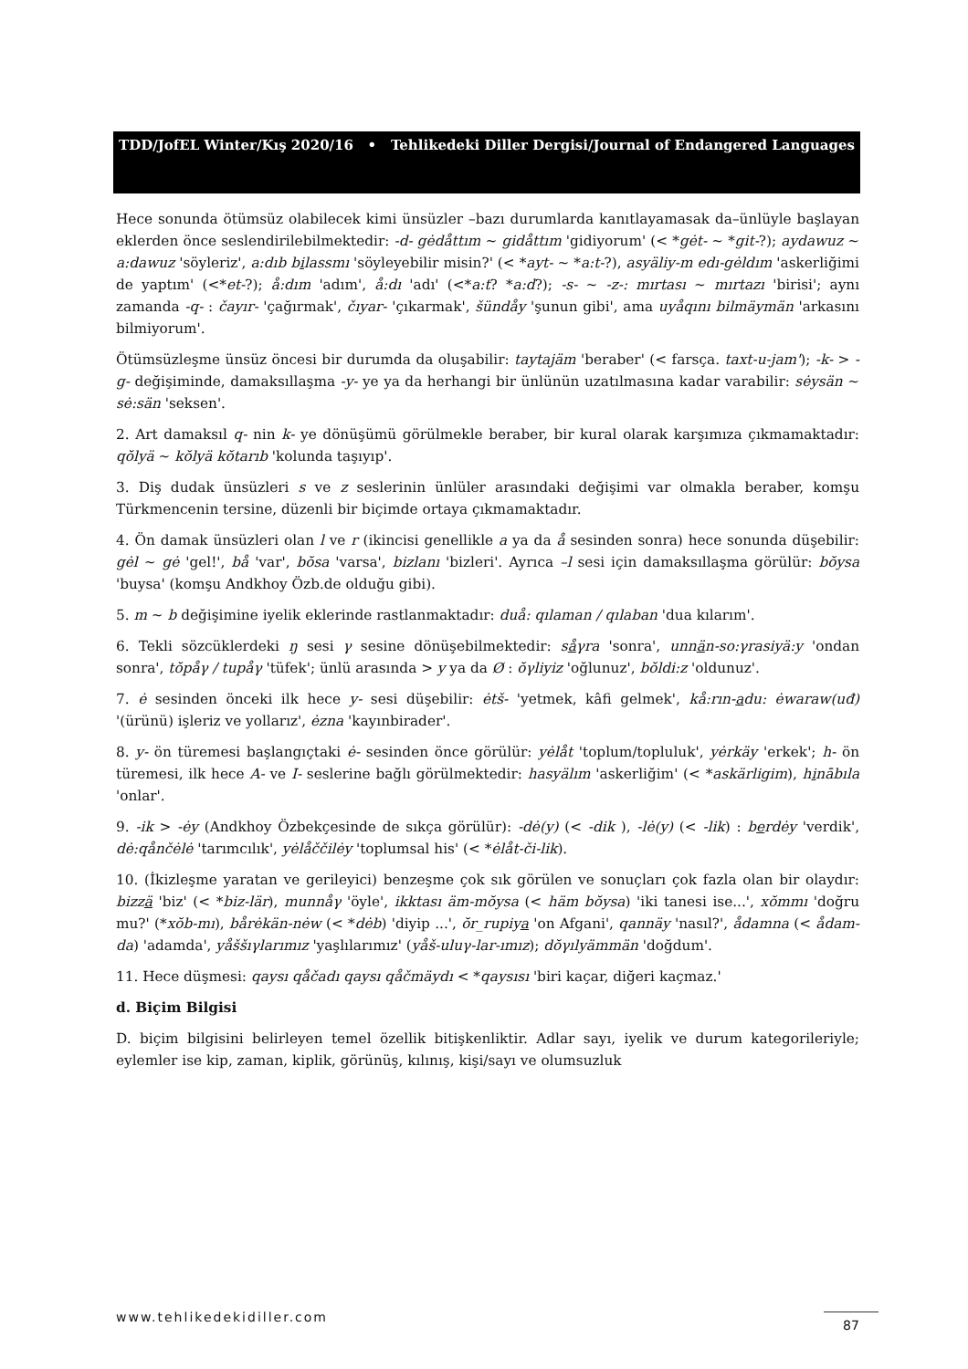TDD/JofEL Winter/Kış 2020/16 • Tehlikedeki Diller Dergisi/Journal of Endangered Languages
Hece sonunda ötümsüz olabilecek kimi ünsüzler –bazı durumlarda kanıtlayamasak da–ünlüyle başlayan eklerden önce seslendirilebilmektedir: -d- gėdåttım ~ gidåttım 'gidiyorum' (< *gėt- ~ *git-?); aydawuz ~ a:dawuz 'söyleriz', a:dıb bilassmı 'söyleyebilir misin?' (< *ayt- ~ *a:t-?), asyäliy-m edı-gėldım 'askerliğimi de yaptım' (<*et-?); å:dım 'adım', å:dı 'adı' (<*a:t? *a:d?); -s- ~ -z-: mırtası ~ mırtazı 'birisi'; aynı zamanda -q- : čayır- 'çağırmak', čıyar- 'çıkarmak', šündåy 'şunun gibi', ama uyåqını bilmäymän 'arkasını bilmiyorum'.
Ötümsüzleşme ünsüz öncesi bir durumda da oluşabilir: taytajäm 'beraber' (< farsça. taxt-u-jam'); -k- > -g- değişiminde, damaksıllaşma -y- ye ya da herhangi bir ünlünün uzatılmasına kadar varabilir: sėysän ~ sė:sän 'seksen'.
2. Art damaksıl q- nin k- ye dönüşümü görülmekle beraber, bir kural olarak karşımıza çıkmamaktadır: qŏlyä ~ kŏlyä kŏtarıb 'kolunda taşıyıp'.
3. Diş dudak ünsüzleri s ve z seslerinin ünlüler arasındaki değişimi var olmakla beraber, komşu Türkmencenin tersine, düzenli bir biçimde ortaya çıkmamaktadır.
4. Ön damak ünsüzleri olan l ve r (ikincisi genellikle a ya da å sesinden sonra) hece sonunda düşebilir: gėl ~ gė 'gel!', bå 'var', bŏsa 'varsa', bizlanı 'bizleri'. Ayrıca –l sesi için damaksıllaşma görülür: bŏysa 'buysa' (komşu Andkhoy Özb.de olduğu gibi).
5. m ~ b değişimine iyelik eklerinde rastlanmaktadır: duå: qılaman / qılaban 'dua kılarım'.
6. Tekli sözcüklerdeki ŋ sesi γ sesine dönüşebilmektedir: såγra 'sonra', unnän-so:γrasiyä:y 'ondan sonra', tŏpåγ / tupåγ 'tüfek'; ünlü arasında > y ya da Ø : ŏγliyiz 'oğlunuz', bŏldi:z 'oldunuz'.
7. ė sesinden önceki ilk hece y- sesi düşebilir: ėtš- 'yetmek, kâfi gelmek', kå:rın-adu: ėwaraw(uđ) '(ürünü) işleriz ve yollarız', ėzna 'kayınbirader'.
8. y- ön türemesi başlangıçtaki ė- sesinden önce görülür: yėlåt 'toplum/topluluk', yėrkäy 'erkek'; h- ön türemesi, ilk hece A- ve I- seslerine bağlı görülmektedir: hasyälım 'askerliğim' (< *askärligim), hinābıla 'onlar'.
9. -ik > -ėy (Andkhoy Özbekçesinde de sıkça görülür): -dė(y) (< -dik ), -lė(y) (< -lik) : berdėy 'verdik', dė:qånčėlė 'tarımcılık', yėlåččilėy 'toplumsal his' (< *ėlåt-či-lik).
10. (İkizleşme yaratan ve gerileyici) benzeşme çok sık görülen ve sonuçları çok fazla olan bir olaydır: bizzä 'biz' (< *biz-lär), munnåγ 'öyle', ikktası äm-mŏysa (< häm bŏysa) 'iki tanesi ise...', xŏmmı 'doğru mu?' (*xŏb-mı), bårėkän-nėw (< *dėb) 'diyip ...', ŏr_rupiya 'on Afgani', qannäy 'nasıl?', ådamna (< ådam-da) 'adamda', yåššıγlarımız 'yaşlılarımız' (yåš-uluγ-lar-ımız); dŏγılyämmän 'doğdum'.
11. Hece düşmesi: qaysı qåčadı qaysı qåčmäydı < *qaysısı 'biri kaçar, diğeri kaçmaz.'
d. Biçim Bilgisi
D. biçim bilgisini belirleyen temel özellik bitişkenliktir. Adlar sayı, iyelik ve durum kategorileriyle; eylemler ise kip, zaman, kiplik, görünüş, kılınış, kişi/sayı ve olumsuzluk
www.tehlikedekidiller.com 87